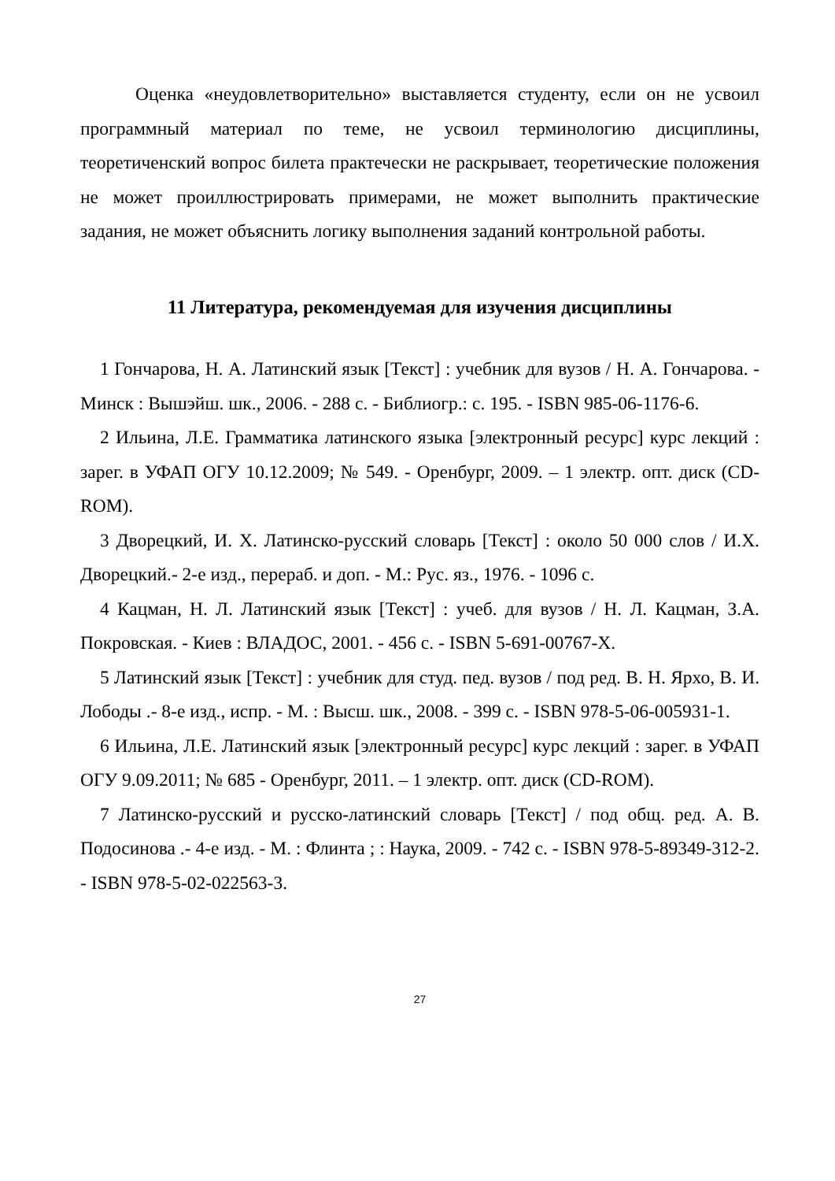Оценка «неудовлетворительно» выставляется студенту, если он не усвоил программный материал по теме, не усвоил терминологию дисциплины, теоретиченский вопрос билета практечески не раскрывает, теоретические положения не может проиллюстрировать примерами, не может выполнить практические задания, не может объяснить логику выполнения заданий контрольной работы.
11 Литература, рекомендуемая для изучения дисциплины
1 Гончарова, Н. А. Латинский язык [Текст] : учебник для вузов / Н. А. Гончарова. - Минск : Вышэйш. шк., 2006. - 288 с. - Библиогр.: с. 195. - ISBN 985-06-1176-6.
2 Ильина, Л.Е. Грамматика латинского языка [электронный ресурс] курс лекций : зарег. в УФАП ОГУ 10.12.2009; № 549. - Оренбург, 2009. – 1 электр. опт. диск (CD-ROM).
3 Дворецкий, И. Х. Латинско-русский словарь [Текст] : около 50 000 слов / И.Х. Дворецкий.- 2-е изд., перераб. и доп. - М.: Рус. яз., 1976. - 1096 с.
4 Кацман, Н. Л. Латинский язык [Текст] : учеб. для вузов / Н. Л. Кацман, З.А. Покровская. - Киев : ВЛАДОС, 2001. - 456 с. - ISBN 5-691-00767-Х.
5 Латинский язык [Текст] : учебник для студ. пед. вузов / под ред. В. Н. Ярхо, В. И. Лободы .- 8-е изд., испр. - М. : Высш. шк., 2008. - 399 с. - ISBN 978-5-06-005931-1.
6 Ильина, Л.Е. Латинский язык [электронный ресурс] курс лекций : зарег. в УФАП ОГУ 9.09.2011; № 685 - Оренбург, 2011. – 1 электр. опт. диск (CD-ROM).
7 Латинско-русский и русско-латинский словарь [Текст] / под общ. ред. А. В. Подосинова .- 4-е изд. - М. : Флинта ; : Наука, 2009. - 742 с. - ISBN 978-5-89349-312-2. - ISBN 978-5-02-022563-3.
27